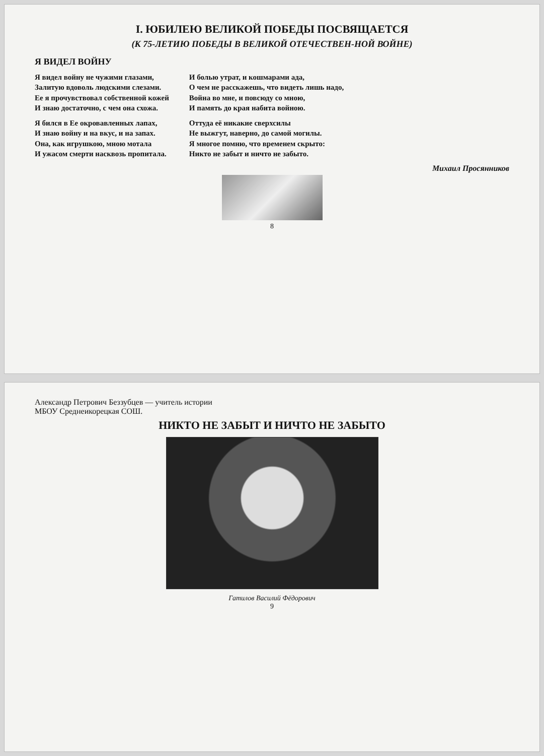I. ЮБИЛЕЮ ВЕЛИКОЙ ПОБЕДЫ ПОСВЯЩАЕТСЯ
(К 75-ЛЕТИЮ ПОБЕДЫ В ВЕЛИКОЙ ОТЕЧЕСТВЕН-НОЙ ВОЙНЕ)
Я ВИДЕЛ ВОЙНУ
Я видел войну не чужими глазами,
Залитую вдоволь людскими слезами.
Ее я прочувствовал собственной кожей
И знаю достаточно, с чем она схожа.
Я бился в Ее окровавленных лапах,
И знаю войну и на вкус, и на запах.
Она, как игрушкою, мною мотала
И ужасом смерти насквозь пропитала.
И болью утрат, и кошмарами ада,
О чем не расскажешь, что видеть лишь надо,
Война во мне, и повсюду со мною,
И память до края набита войною.
Оттуда её никакие сверхсилы
Не выжгут, наверно, до самой могилы.
Я многое помню, что временем скрыто:
Никто не забыт и ничто не забыто.
Михаил Просянников
8
Александр Петрович Беззубцев — учитель истории
МБОУ Среднеикорецкая СОШ.
НИКТО НЕ ЗАБЫТ И НИЧТО НЕ ЗАБЫТО
Гатилов Василий Фёдорович
9